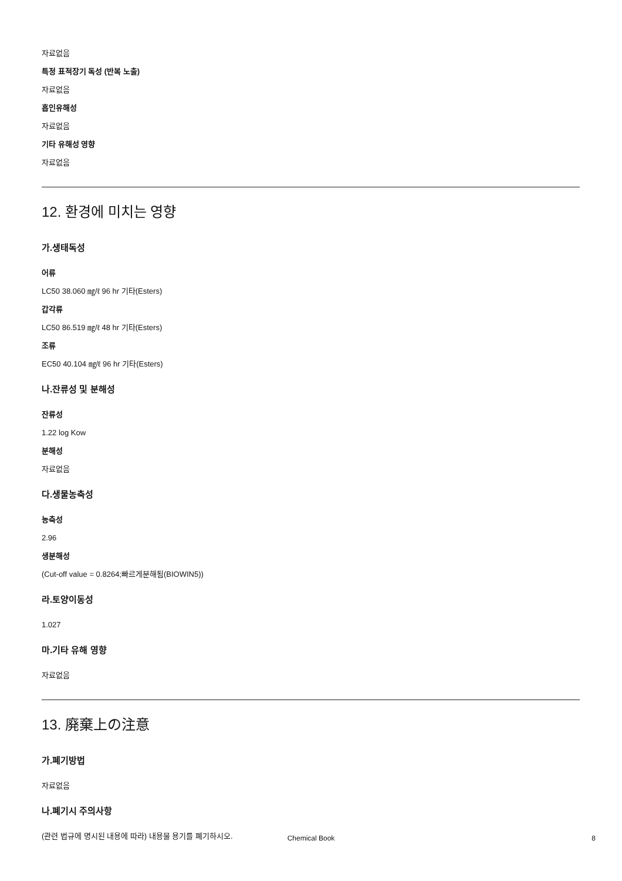자료없음
특정 표적장기 독성 (반복 노출)
자료없음
흡인유해성
자료없음
기타 유해성 영향
자료없음
12. 환경에 미치는 영향
가.생태독성
어류
LC50 38.060 ㎎/ℓ 96 hr 기타(Esters)
갑각류
LC50 86.519 ㎎/ℓ 48 hr 기타(Esters)
조류
EC50 40.104 ㎎/ℓ 96 hr 기타(Esters)
나.잔류성 및 분해성
잔류성
1.22 log Kow
분해성
자료없음
다.생물농축성
농축성
2.96
생분해성
(Cut-off value = 0.8264;빠르게분해됨(BIOWIN5))
라.토양이동성
1.027
마.기타 유해 영향
자료없음
13. 廃棄上の注意
가.폐기방법
자료없음
나.폐기시 주의사항
(관련 법규에 명시된 내용에 따라) 내용물 용기를 폐기하시오.
Chemical Book 8